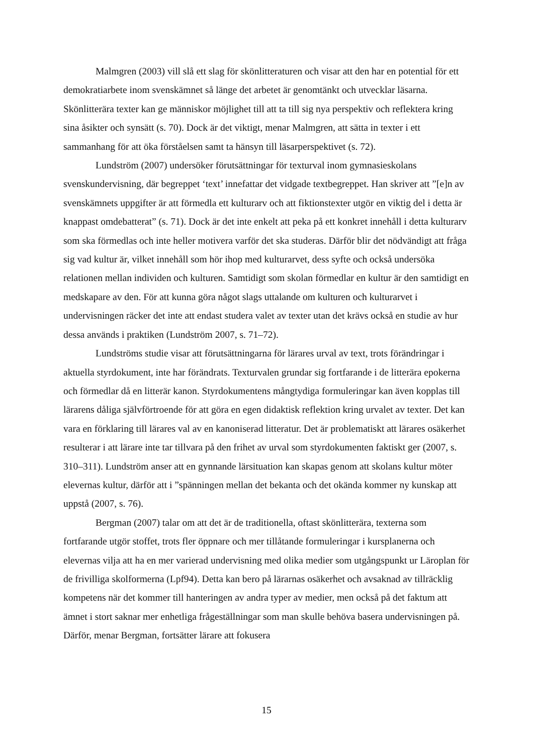Malmgren (2003) vill slå ett slag för skönlitteraturen och visar att den har en potential för ett demokratiarbete inom svenskämnet så länge det arbetet är genomtänkt och utvecklar läsarna. Skönlitterära texter kan ge människor möjlighet till att ta till sig nya perspektiv och reflektera kring sina åsikter och synsätt (s. 70). Dock är det viktigt, menar Malmgren, att sätta in texter i ett sammanhang för att öka förståelsen samt ta hänsyn till läsarperspektivet (s. 72).
Lundström (2007) undersöker förutsättningar för texturval inom gymnasieskolans svenskundervisning, där begreppet ‘text’ innefattar det vidgade textbegreppet. Han skriver att ”[e]n av svenskämnets uppgifter är att förmedla ett kulturarv och att fiktionstexter utgör en viktig del i detta är knappast omdebatterat” (s. 71). Dock är det inte enkelt att peka på ett konkret innehåll i detta kulturarv som ska förmedlas och inte heller motivera varför det ska studeras. Därför blir det nödvändigt att fråga sig vad kultur är, vilket innehåll som hör ihop med kulturarvet, dess syfte och också undersöka relationen mellan individen och kulturen. Samtidigt som skolan förmedlar en kultur är den samtidigt en medskapare av den. För att kunna göra något slags uttalande om kulturen och kulturarvet i undervisningen räcker det inte att endast studera valet av texter utan det krävs också en studie av hur dessa används i praktiken (Lundström 2007, s. 71–72).
Lundströms studie visar att förutsättningarna för lärares urval av text, trots förändringar i aktuella styrdokument, inte har förändrats. Texturvalen grundar sig fortfarande i de litterära epokerna och förmedlar då en litterär kanon. Styrdokumentens mångtydiga formuleringar kan även kopplas till lärarens dåliga självförtroende för att göra en egen didaktisk reflektion kring urvalet av texter. Det kan vara en förklaring till lärares val av en kanoniserad litteratur. Det är problematiskt att lärares osäkerhet resulterar i att lärare inte tar tillvara på den frihet av urval som styrdokumenten faktiskt ger (2007, s. 310–311). Lundström anser att en gynnande lärsituation kan skapas genom att skolans kultur möter elevernas kultur, därför att i ”spänningen mellan det bekanta och det okända kommer ny kunskap att uppstå (2007, s. 76).
Bergman (2007) talar om att det är de traditionella, oftast skönlitterära, texterna som fortfarande utgör stoffet, trots fler öppnare och mer tillåtande formuleringar i kursplanerna och elevernas vilja att ha en mer varierad undervisning med olika medier som utgångspunkt ur Läroplan för de frivilliga skolformerna (Lpf94). Detta kan bero på lärarnas osäkerhet och avsaknad av tillräcklig kompetens när det kommer till hanteringen av andra typer av medier, men också på det faktum att ämnet i stort saknar mer enhetliga frågeställningar som man skulle behöva basera undervisningen på. Därför, menar Bergman, fortsätter lärare att fokusera
15